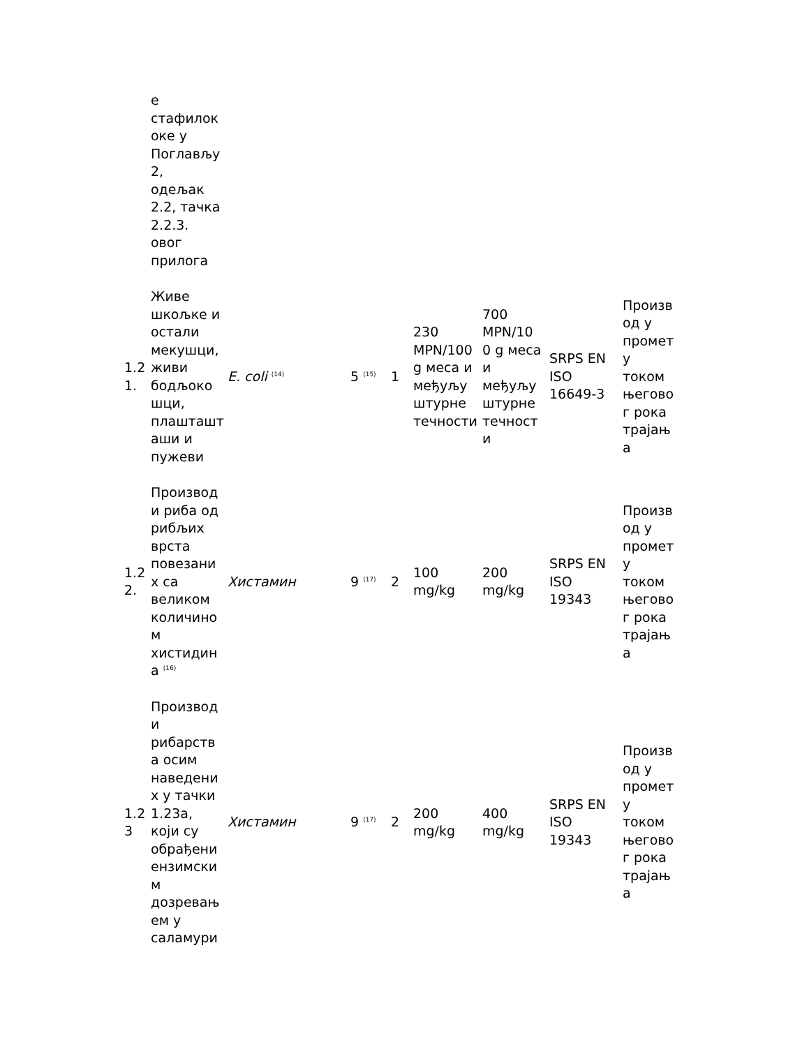| | е стафилок оке у Поглављу 2, одељак 2.2, тачка 2.2.3. овог прилога | | | | | | | |
| 1.2 1. | Живе шкољке и остали мекушци, живи бодљоко шци, плашташт аши и пужеви | E. coli <sup>(14)</sup> | 5 <sup>(15)</sup> | 1 | 230 MPN/100 g меса и међуљу штурне течности | 700 MPN/10 0 g меса и међуљу штурне течност и | SRPS EN ISO 16649-3 | Произв од у промет у током његово г рока трајањ а |
| 1.2 2. | Производ и риба од рибљих врста повезани х са великом количино м хистидин а <sup>(16)</sup> | Хистамин | 9 <sup>(17)</sup> | 2 | 100 mg/kg | 200 mg/kg | SRPS EN ISO 19343 | Произв од у промет у током његово г рока трајањ а |
| 1.2 3 | Производ и рибарств а осим наведени х у тачки 1.23а, који су обрађени ензимски м дозревањ ем у саламури | Хистамин | 9 <sup>(17)</sup> | 2 | 200 mg/kg | 400 mg/kg | SRPS EN ISO 19343 | Произв од у промет у током његово г рока трајањ а |